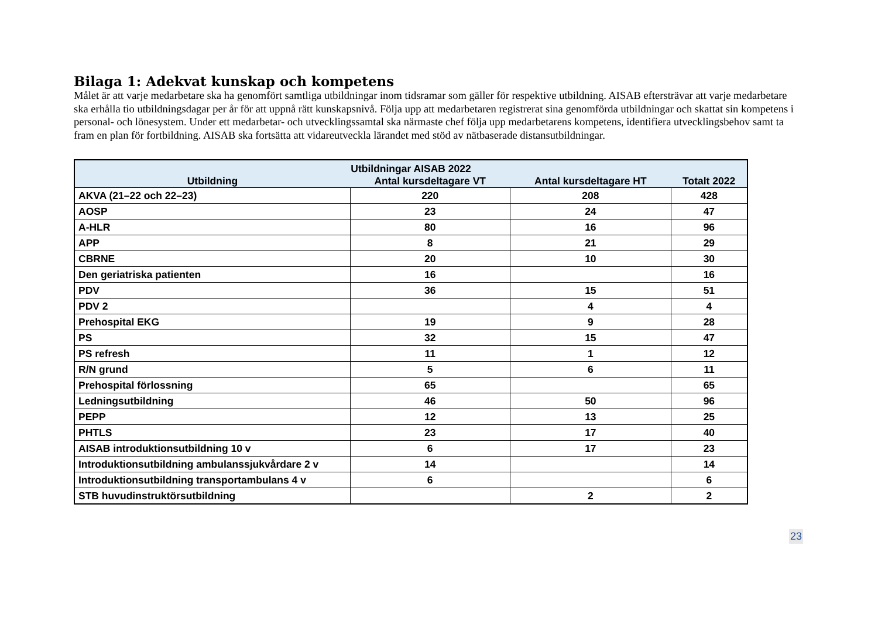Bilaga 1: Adekvat kunskap och kompetens
Målet är att varje medarbetare ska ha genomfört samtliga utbildningar inom tidsramar som gäller för respektive utbildning. AISAB eftersträvar att varje medarbetare ska erhålla tio utbildningsdagar per år för att uppnå rätt kunskapsnivå. Följa upp att medarbetaren registrerat sina genomförda utbildningar och skattat sin kompetens i personal- och lönesystem. Under ett medarbetar- och utvecklingssamtal ska närmaste chef följa upp medarbetarens kompetens, identifiera utvecklingsbehov samt ta fram en plan för fortbildning. AISAB ska fortsätta att vidareutveckla lärandet med stöd av nätbaserade distansutbildningar.
| Utbildningar AISAB 2022 | | | |
| --- | --- | --- | --- |
| Utbildning | Antal kursdeltagare VT | Antal kursdeltagare HT | Totalt 2022 |
| AKVA (21–22 och 22–23) | 220 | 208 | 428 |
| AOSP | 23 | 24 | 47 |
| A-HLR | 80 | 16 | 96 |
| APP | 8 | 21 | 29 |
| CBRNE | 20 | 10 | 30 |
| Den geriatriska patienten | 16 | | 16 |
| PDV | 36 | 15 | 51 |
| PDV 2 | | 4 | 4 |
| Prehospital EKG | 19 | 9 | 28 |
| PS | 32 | 15 | 47 |
| PS refresh | 11 | 1 | 12 |
| R/N grund | 5 | 6 | 11 |
| Prehospital förlossning | 65 | | 65 |
| Ledningsutbildning | 46 | 50 | 96 |
| PEPP | 12 | 13 | 25 |
| PHTLS | 23 | 17 | 40 |
| AISAB introduktionsutbildning 10 v | 6 | 17 | 23 |
| Introduktionsutbildning ambulanssjukvårdare 2 v | 14 | | 14 |
| Introduktionsutbildning transportambulans 4 v | 6 | | 6 |
| STB huvudinstruktörsutbildning | | 2 | 2 |
23